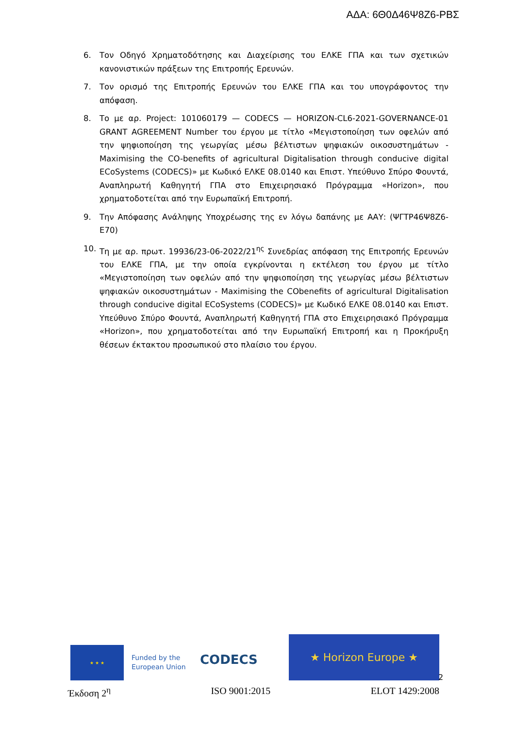ΑΔΑ: 6Θ0Δ46Ψ8Ζ6-ΡΒΣ
6. Τον Οδηγό Χρηματοδότησης και Διαχείρισης του ΕΛΚΕ ΓΠΑ και των σχετικών κανονιστικών πράξεων της Επιτροπής Ερευνών.
7. Τον ορισμό της Επιτροπής Ερευνών του ΕΛΚΕ ΓΠΑ και του υπογράφοντος την απόφαση.
8. Το με αρ. Project: 101060179 — CODECS — HORIZON-CL6-2021-GOVERNANCE-01 GRANT AGREEMENT Number του έργου με τίτλο «Μεγιστοποίηση των οφελών από την ψηφιοποίηση της γεωργίας μέσω βέλτιστων ψηφιακών οικοσυστημάτων - Maximising the CO-benefits of agricultural Digitalisation through conducive digital ECoSystems (CODECS)» με Κωδικό ΕΛΚΕ 08.0140 και Επιστ. Υπεύθυνο Σπύρο Φουντά, Αναπληρωτή Καθηγητή ΓΠΑ στο Επιχειρησιακό Πρόγραμμα «Horizon», που χρηματοδοτείται από την Ευρωπαϊκή Επιτροπή.
9. Την Απόφασης Ανάληψης Υποχρέωσης της εν λόγω δαπάνης με ΑΑΥ: (ΨΓΤΡ46Ψ8Ζ6-Ε70)
10. Τη με αρ. πρωτ. 19936/23-06-2022/21<sup>ης</sup> Συνεδρίας απόφαση της Επιτροπής Ερευνών του ΕΛΚΕ ΓΠΑ, με την οποία εγκρίνονται η εκτέλεση του έργου με τίτλο «Μεγιστοποίηση των οφελών από την ψηφιοποίηση της γεωργίας μέσω βέλτιστων ψηφιακών οικοσυστημάτων - Maximising the CObenefits of agricultural Digitalisation through conducive digital ECoSystems (CODECS)» με Κωδικό ΕΛΚΕ 08.0140 και Επιστ. Υπεύθυνο Σπύρο Φουντά, Αναπληρωτή Καθηγητή ΓΠΑ στο Επιχειρησιακό Πρόγραμμα «Horizon», που χρηματοδοτείται από την Ευρωπαϊκή Επιτροπή και η Προκήρυξη θέσεων έκτακτου προσωπικού στο πλαίσιο του έργου.
★ ★ ★
Funded by the European Union
CODECS
★ Horizon Europe ★
2
Έκδοση 2<sup>η</sup> ISO 9001:2015 ELOT 1429:2008